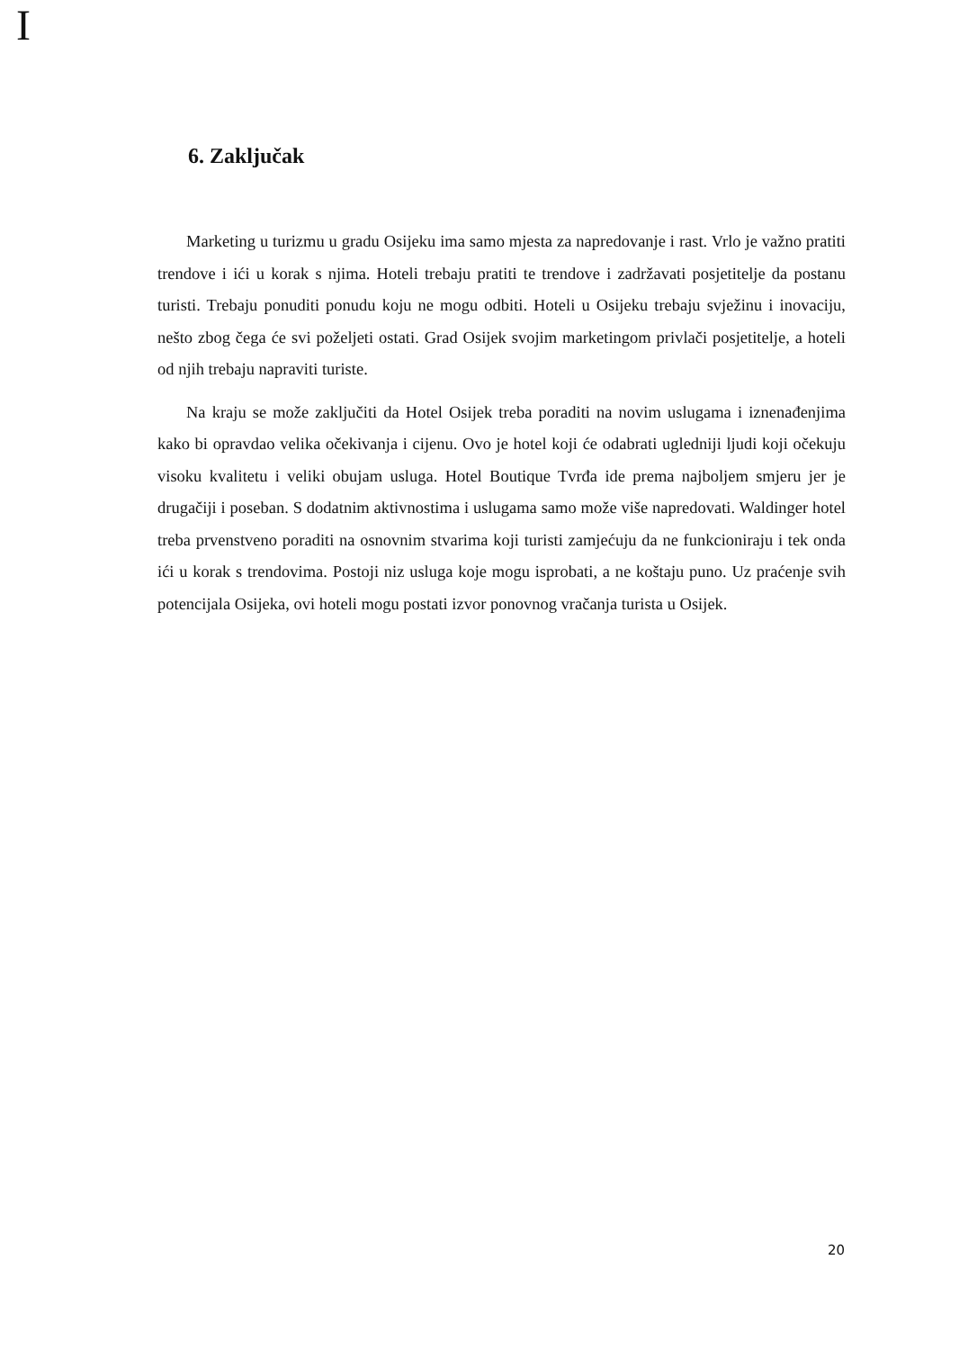I
6. Zaključak
Marketing u turizmu u gradu Osijeku ima samo mjesta za napredovanje i rast. Vrlo je važno pratiti trendove i ići u korak s njima. Hoteli trebaju pratiti te trendove i zadržavati posjetitelje da postanu turisti. Trebaju ponuditi ponudu koju ne mogu odbiti. Hoteli u Osijeku trebaju svježinu i inovaciju, nešto zbog čega će svi poželjeti ostati. Grad Osijek svojim marketingom privlači posjetitelje, a hoteli od njih trebaju napraviti turiste.
Na kraju se može zaključiti da Hotel Osijek treba poraditi na novim uslugama i iznenađenjima kako bi opravdao velika očekivanja i cijenu. Ovo je hotel koji će odabrati ugledniji ljudi koji očekuju visoku kvalitetu i veliki obujam usluga. Hotel Boutique Tvrđa ide prema najboljem smjeru jer je drugačiji i poseban. S dodatnim aktivnostima i uslugama samo može više napredovati. Waldinger hotel treba prvenstveno poraditi na osnovnim stvarima koji turisti zamjećuju da ne funkcioniraju i tek onda ići u korak s trendovima. Postoji niz usluga koje mogu isprobati, a ne koštaju puno. Uz praćenje svih potencijala Osijeka, ovi hoteli mogu postati izvor ponovnog vračanja turista u Osijek.
20